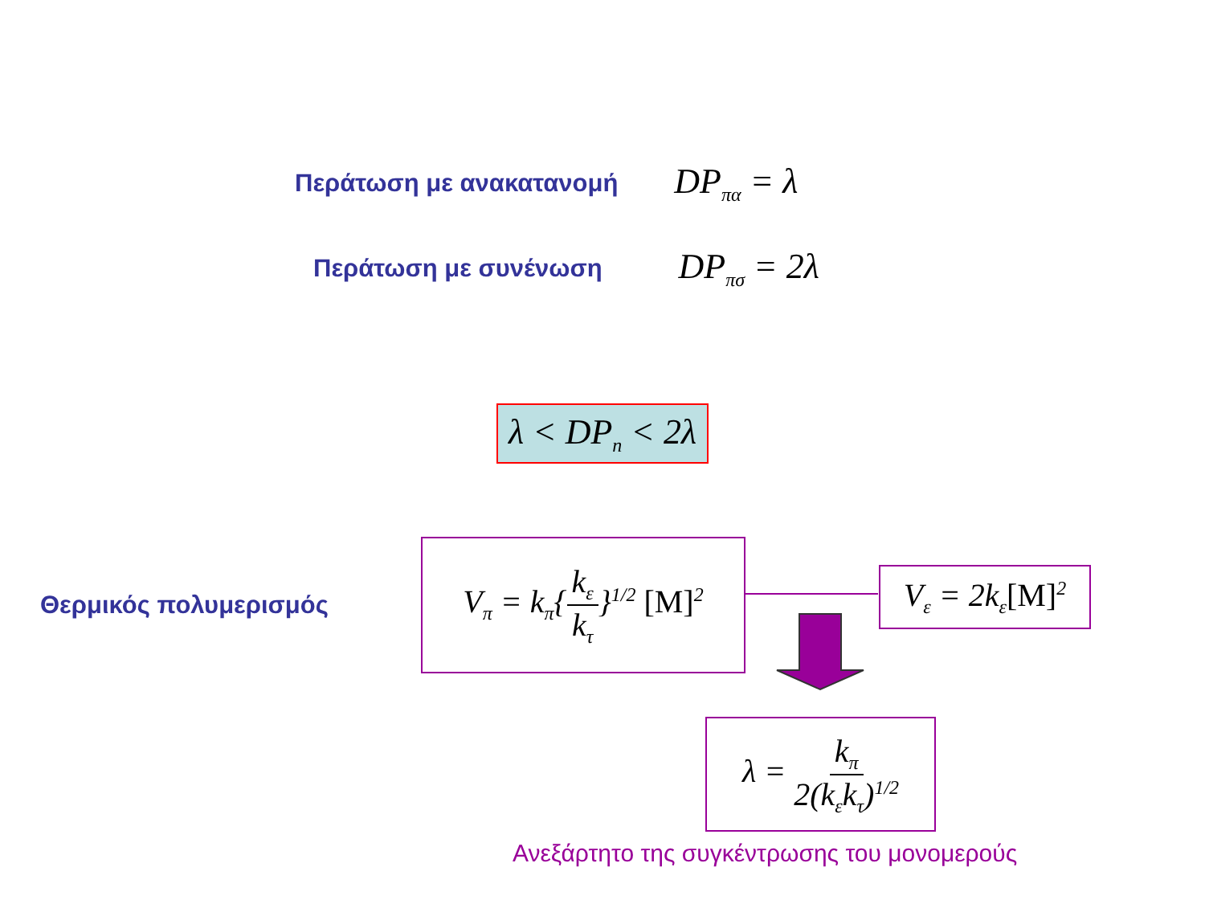Περάτωση με ανακατανομή DP<sub>πα</sub> = λ
Περάτωση με συνένωση DP<sub>πσ</sub> = 2λ
λ < DP<sub>n</sub> < 2λ
Θερμικός πολυμερισμός
V<sub>π</sub> = k<sub>π</sub>{k<sub>ε</sub> k<sub>τ</sub>}<sup>1/2</sup> [M]<sup>2</sup>
V<sub>ε</sub> = 2k<sub>ε</sub>[M]<sup>2</sup>
λ = k<sub>π</sub> 2(k<sub>ε</sub>k<sub>τ</sub>)<sup>1/2</sup>
Ανεξάρτητο της συγκέντρωσης του μονομερούς